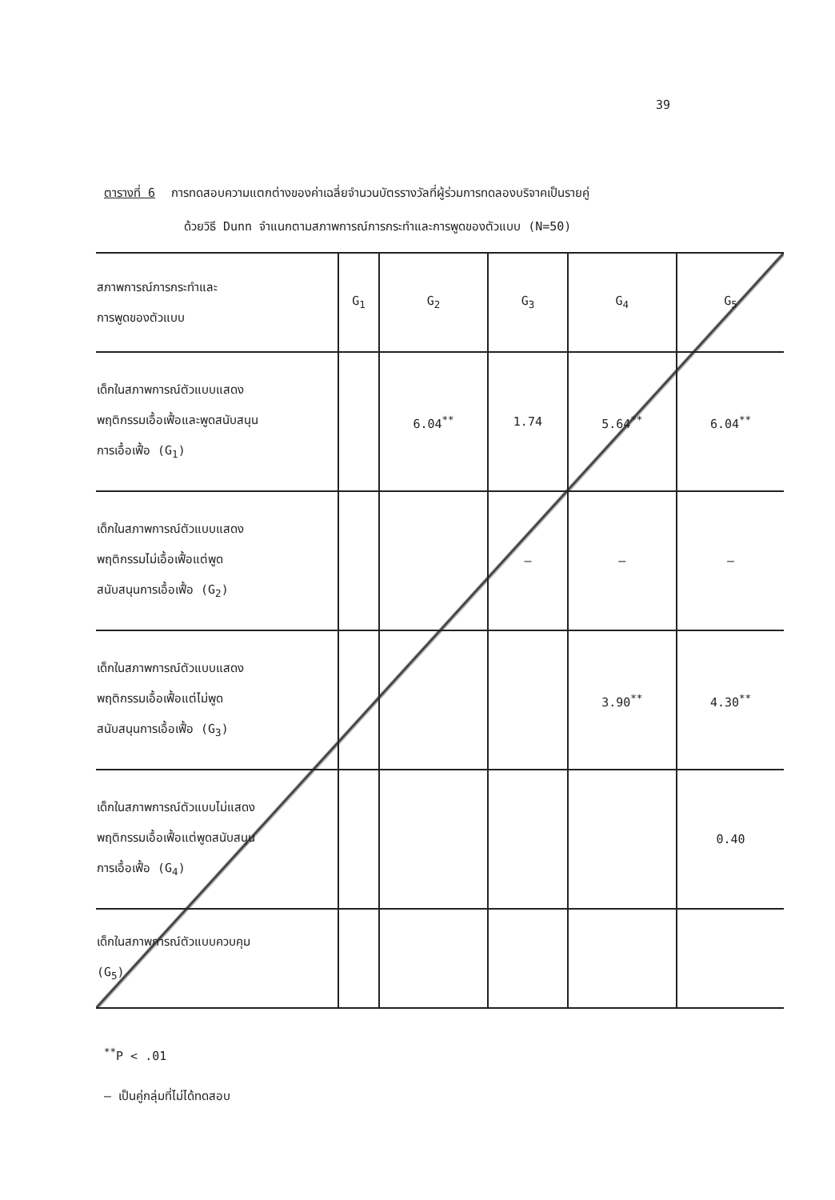39
ตารางที่ 6 การทดสอบความแตกต่างของค่าเฉลี่ยจำนวนบัตรรางวัลที่ผู้ร่วมการทดลองบริจาคเป็นรายคู่
ด้วยวิธี Dunn จำแนกตามสภาพการณ์การกระทำและการพูดของตัวแบบ (N=50)
| สภาพการณ์การกระทำและ การพูดของตัวแบบ | G<sub>1</sub> | G<sub>2</sub> | G<sub>3</sub> | G<sub>4</sub> | G<sub>5</sub> |
| เด็กในสภาพการณ์ตัวแบบแสดง พฤติกรรมเอื้อเฟื้อและพูดสนับสนุน การเอื้อเฟื้อ (G<sub>1</sub>) | | 6.04<sup>**</sup> | 1.74 | 5.64<sup>**</sup> | 6.04<sup>**</sup> |
| เด็กในสภาพการณ์ตัวแบบแสดง พฤติกรรมไม่เอื้อเฟื้อแต่พูด สนับสนุนการเอื้อเฟื้อ (G<sub>2</sub>) | | | — | — | — |
| เด็กในสภาพการณ์ตัวแบบแสดง พฤติกรรมเอื้อเฟื้อแต่ไม่พูด สนับสนุนการเอื้อเฟื้อ (G<sub>3</sub>) | | | | 3.90<sup>**</sup> | 4.30<sup>**</sup> |
| เด็กในสภาพการณ์ตัวแบบไม่แสดง พฤติกรรมเอื้อเฟื้อแต่พูดสนับสนุน การเอื้อเฟื้อ (G<sub>4</sub>) | | | | | 0.40 |
| เด็กในสภาพการณ์ตัวแบบควบคุม (G<sub>5</sub>) | | | | | |
<sup>**</sup> P < .01
— เป็นคู่กลุ่มที่ไม่ได้ทดสอบ